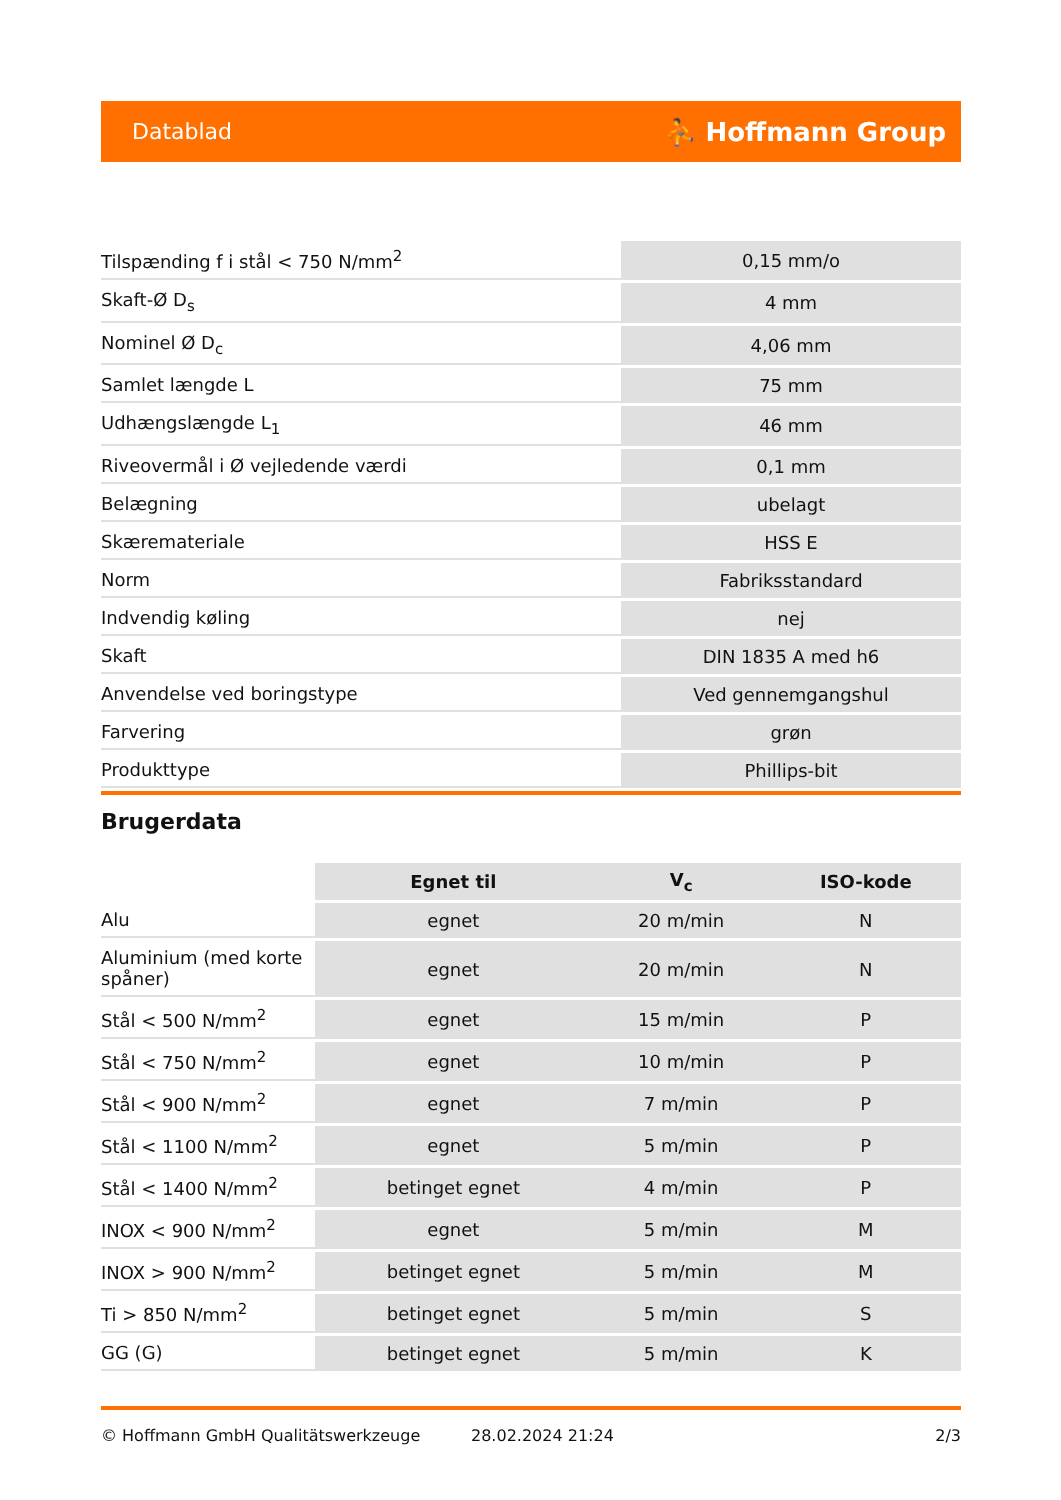Datablad ⛹ Hoffmann Group
| Tilspænding f i stål < 750 N/mm<sup>2</sup> | 0,15 mm/o |
| Skaft-Ø D<sub>s</sub> | 4 mm |
| Nominel Ø D<sub>c</sub> | 4,06 mm |
| Samlet længde L | 75 mm |
| Udhængslængde L<sub>1</sub> | 46 mm |
| Riveovermål i Ø vejledende værdi | 0,1 mm |
| Belægning | ubelagt |
| Skæremateriale | HSS E |
| Norm | Fabriksstandard |
| Indvendig køling | nej |
| Skaft | DIN 1835 A med h6 |
| Anvendelse ved boringstype | Ved gennemgangshul |
| Farvering | grøn |
| Produkttype | Phillips-bit |
Brugerdata
| | Egnet til | V<sub>c</sub> | ISO-kode |
| --- | --- | --- | --- |
| Alu | egnet | 20 m/min | N |
| Aluminium (med korte spåner) | egnet | 20 m/min | N |
| Stål < 500 N/mm<sup>2</sup> | egnet | 15 m/min | P |
| Stål < 750 N/mm<sup>2</sup> | egnet | 10 m/min | P |
| Stål < 900 N/mm<sup>2</sup> | egnet | 7 m/min | P |
| Stål < 1100 N/mm<sup>2</sup> | egnet | 5 m/min | P |
| Stål < 1400 N/mm<sup>2</sup> | betinget egnet | 4 m/min | P |
| INOX < 900 N/mm<sup>2</sup> | egnet | 5 m/min | M |
| INOX > 900 N/mm<sup>2</sup> | betinget egnet | 5 m/min | M |
| Ti > 850 N/mm<sup>2</sup> | betinget egnet | 5 m/min | S |
| GG (G) | betinget egnet | 5 m/min | K |
© Hoffmann GmbH Qualitätswerkzeuge 28.02.2024 21:24 2/3